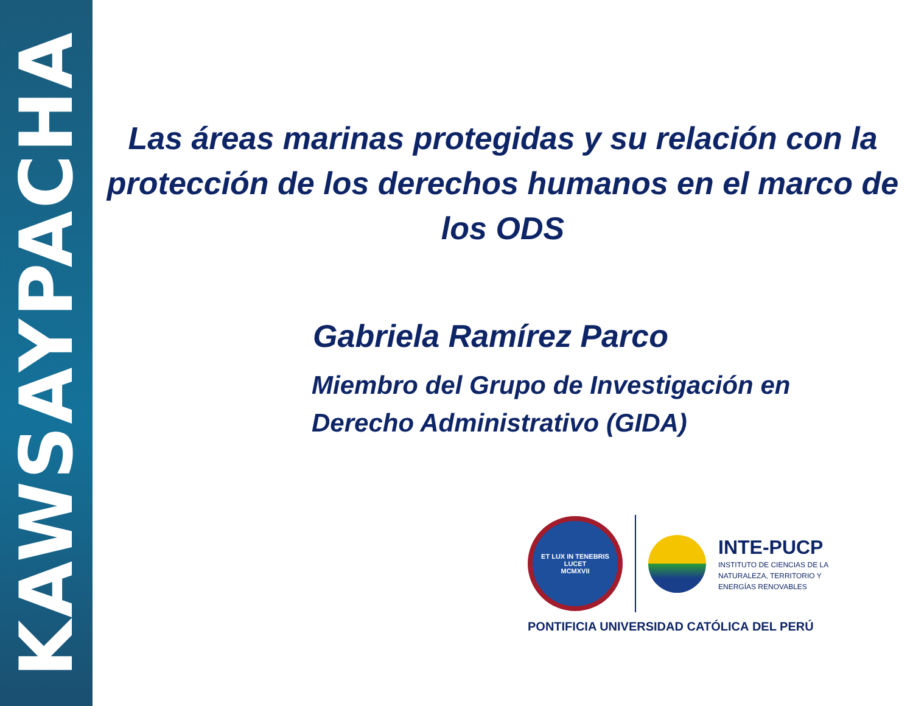KAWSAYPACHA
Las áreas marinas protegidas y su relación con la protección de los derechos humanos en el marco de los ODS
Gabriela Ramírez Parco
Miembro del Grupo de Investigación en
Derecho Administrativo (GIDA)
ET LUX IN TENEBRIS LUCET
MCMXVII
INTE-PUCP
INSTITUTO DE CIENCIAS DE LA
NATURALEZA, TERRITORIO Y
ENERGÍAS RENOVABLES
PONTIFICIA UNIVERSIDAD CATÓLICA DEL PERÚ